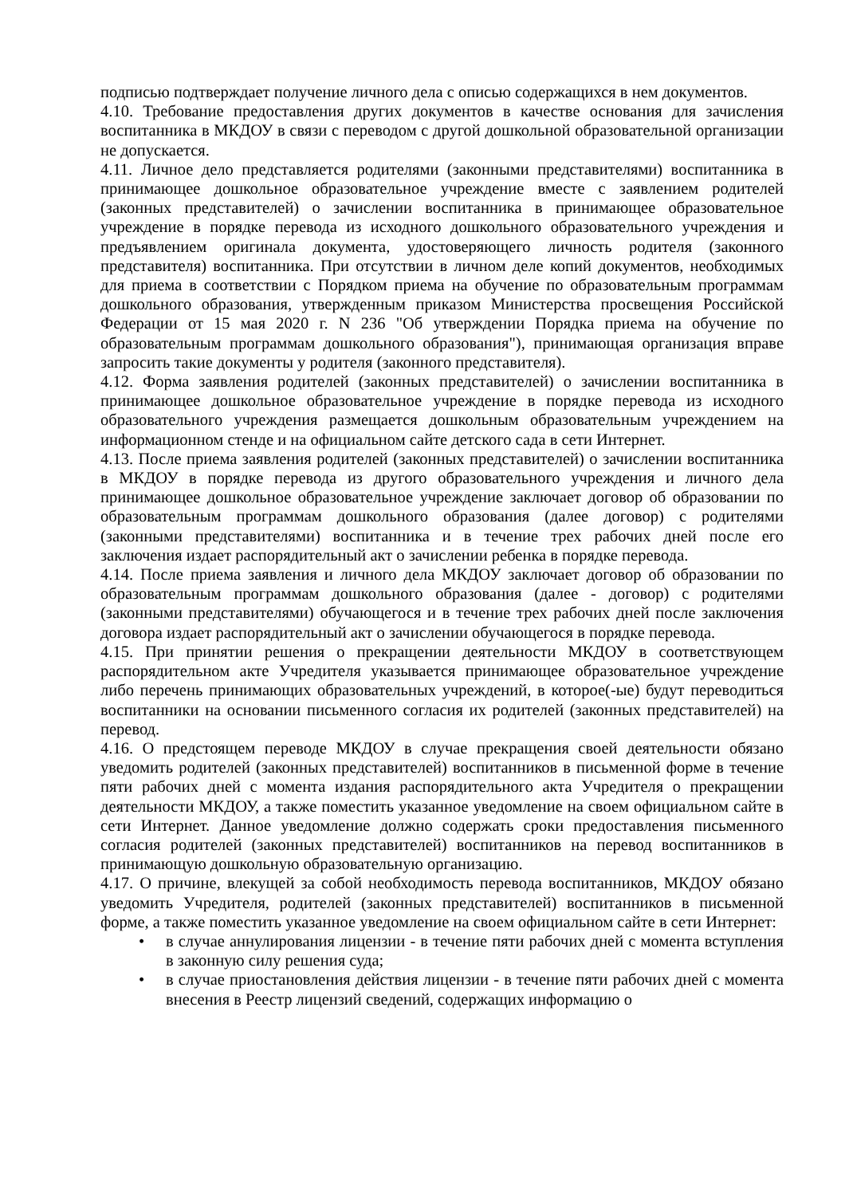подписью подтверждает получение личного дела с описью содержащихся в нем документов.
4.10. Требование предоставления других документов в качестве основания для зачисления воспитанника в МКДОУ в связи с переводом с другой дошкольной образовательной организации не допускается.
4.11. Личное дело представляется родителями (законными представителями) воспитанника в принимающее дошкольное образовательное учреждение вместе с заявлением родителей (законных представителей) о зачислении воспитанника в принимающее образовательное учреждение в порядке перевода из исходного дошкольного образовательного учреждения и предъявлением оригинала документа, удостоверяющего личность родителя (законного представителя) воспитанника. При отсутствии в личном деле копий документов, необходимых для приема в соответствии с Порядком приема на обучение по образовательным программам дошкольного образования, утвержденным приказом Министерства просвещения Российской Федерации от 15 мая 2020 г. N 236 "Об утверждении Порядка приема на обучение по образовательным программам дошкольного образования"), принимающая организация вправе запросить такие документы у родителя (законного представителя).
4.12. Форма заявления родителей (законных представителей) о зачислении воспитанника в принимающее дошкольное образовательное учреждение в порядке перевода из исходного образовательного учреждения размещается дошкольным образовательным учреждением на информационном стенде и на официальном сайте детского сада в сети Интернет.
4.13. После приема заявления родителей (законных представителей) о зачислении воспитанника в МКДОУ в порядке перевода из другого образовательного учреждения и личного дела принимающее дошкольное образовательное учреждение заключает договор об образовании по образовательным программам дошкольного образования (далее договор) с родителями (законными представителями) воспитанника и в течение трех рабочих дней после его заключения издает распорядительный акт о зачислении ребенка в порядке перевода.
4.14. После приема заявления и личного дела МКДОУ заключает договор об образовании по образовательным программам дошкольного образования (далее - договор) с родителями (законными представителями) обучающегося и в течение трех рабочих дней после заключения договора издает распорядительный акт о зачислении обучающегося в порядке перевода.
4.15. При принятии решения о прекращении деятельности МКДОУ в соответствующем распорядительном акте Учредителя указывается принимающее образовательное учреждение либо перечень принимающих образовательных учреждений, в которое(-ые) будут переводиться воспитанники на основании письменного согласия их родителей (законных представителей) на перевод.
4.16. О предстоящем переводе МКДОУ в случае прекращения своей деятельности обязано уведомить родителей (законных представителей) воспитанников в письменной форме в течение пяти рабочих дней с момента издания распорядительного акта Учредителя о прекращении деятельности МКДОУ, а также поместить указанное уведомление на своем официальном сайте в сети Интернет. Данное уведомление должно содержать сроки предоставления письменного согласия родителей (законных представителей) воспитанников на перевод воспитанников в принимающую дошкольную образовательную организацию.
4.17. О причине, влекущей за собой необходимость перевода воспитанников, МКДОУ обязано уведомить Учредителя, родителей (законных представителей) воспитанников в письменной форме, а также поместить указанное уведомление на своем официальном сайте в сети Интернет:
• в случае аннулирования лицензии - в течение пяти рабочих дней с момента вступления в законную силу решения суда;
• в случае приостановления действия лицензии - в течение пяти рабочих дней с момента внесения в Реестр лицензий сведений, содержащих информацию о